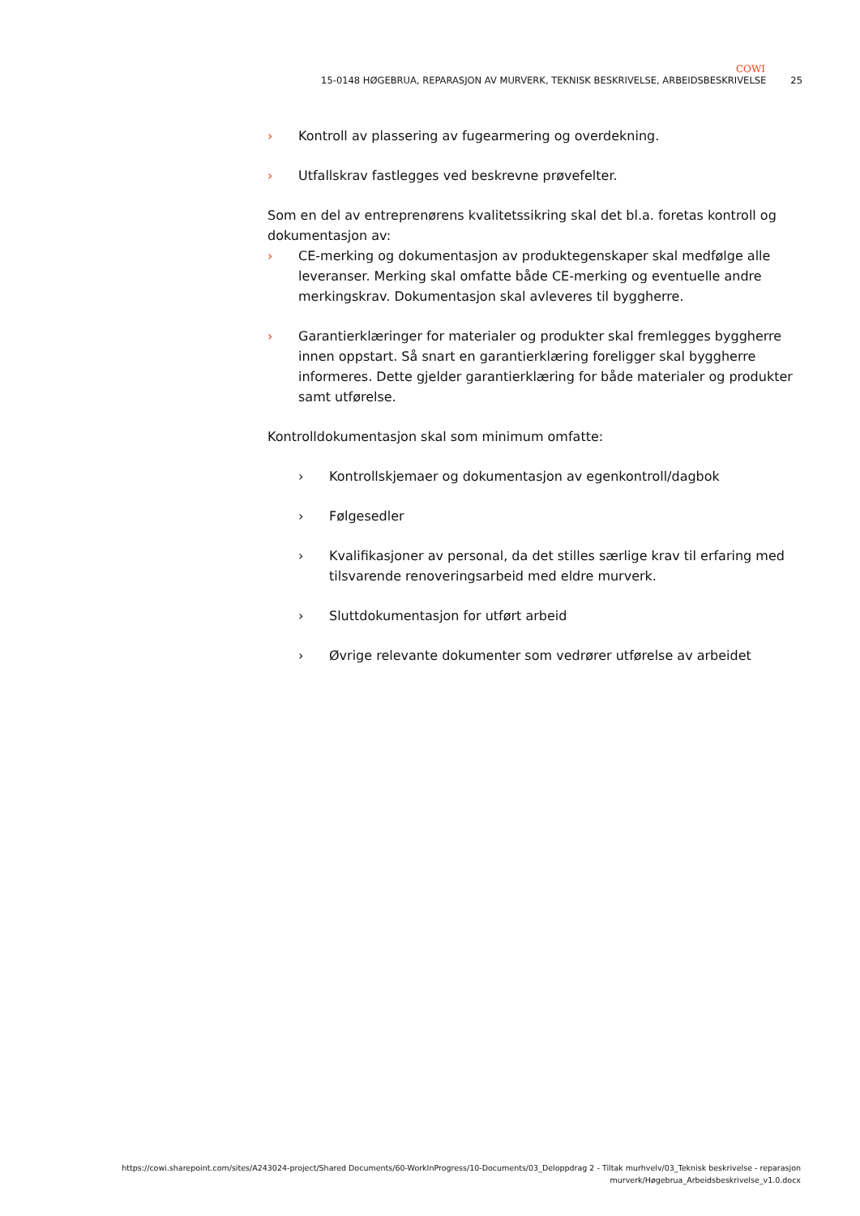COWI
15-0148 HØGEBRUA, REPARASJON AV MURVERK, TEKNISK BESKRIVELSE, ARBEIDSBESKRIVELSE 25
› Kontroll av plassering av fugearmering og overdekning.
› Utfallskrav fastlegges ved beskrevne prøvefelter.
Som en del av entreprenørens kvalitetssikring skal det bl.a. foretas kontroll og dokumentasjon av:
› CE-merking og dokumentasjon av produktegenskaper skal medfølge alle leveranser. Merking skal omfatte både CE-merking og eventuelle andre merkingskrav. Dokumentasjon skal avleveres til byggherre.
› Garantierklæringer for materialer og produkter skal fremlegges byggherre innen oppstart. Så snart en garantierklæring foreligger skal byggherre informeres. Dette gjelder garantierklæring for både materialer og produkter samt utførelse.
Kontrolldokumentasjon skal som minimum omfatte:
› Kontrollskjemaer og dokumentasjon av egenkontroll/dagbok
› Følgesedler
› Kvalifikasjoner av personal, da det stilles særlige krav til erfaring med tilsvarende renoveringsarbeid med eldre murverk.
› Sluttdokumentasjon for utført arbeid
› Øvrige relevante dokumenter som vedrører utførelse av arbeidet
https://cowi.sharepoint.com/sites/A243024-project/Shared Documents/60-WorkInProgress/10-Documents/03_Deloppdrag 2 - Tiltak murhvelv/03_Teknisk beskrivelse - reparasjon
murverk/Høgebrua_Arbeidsbeskrivelse_v1.0.docx